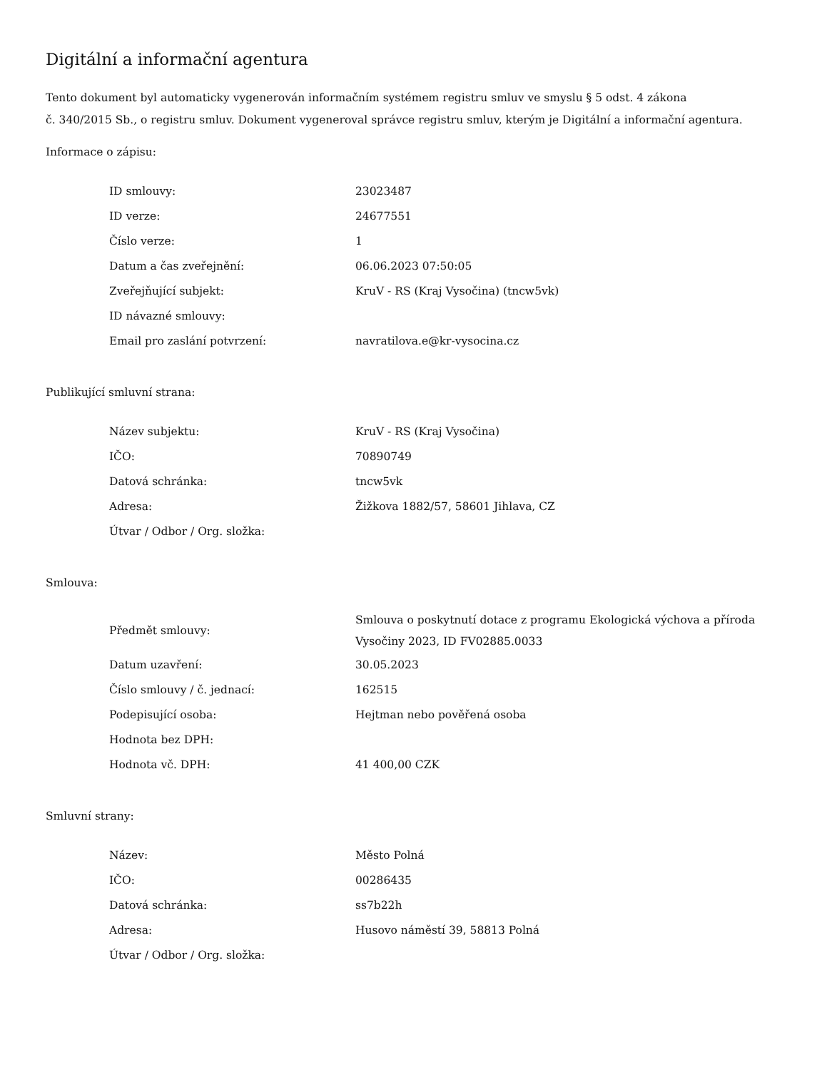Digitální a informační agentura
Tento dokument byl automaticky vygenerován informačním systémem registru smluv ve smyslu § 5 odst. 4 zákona
č. 340/2015 Sb., o registru smluv. Dokument vygeneroval správce registru smluv, kterým je Digitální a informační agentura.
Informace o zápisu:
| ID smlouvy: | 23023487 |
| ID verze: | 24677551 |
| Číslo verze: | 1 |
| Datum a čas zveřejnění: | 06.06.2023 07:50:05 |
| Zveřejňující subjekt: | KruV - RS (Kraj Vysočina) (tncw5vk) |
| ID návazné smlouvy: | |
| Email pro zaslání potvrzení: | navratilova.e@kr-vysocina.cz |
Publikující smluvní strana:
| Název subjektu: | KruV - RS (Kraj Vysočina) |
| IČO: | 70890749 |
| Datová schránka: | tncw5vk |
| Adresa: | Žižkova 1882/57, 58601 Jihlava, CZ |
| Útvar / Odbor / Org. složka: | |
Smlouva:
| Předmět smlouvy: | Smlouva o poskytnutí dotace z programu Ekologická výchova a příroda Vysočiny 2023, ID FV02885.0033 |
| Datum uzavření: | 30.05.2023 |
| Číslo smlouvy / č. jednací: | 162515 |
| Podepisující osoba: | Hejtman nebo pověřená osoba |
| Hodnota bez DPH: | |
| Hodnota vč. DPH: | 41 400,00 CZK |
Smluvní strany:
| Název: | Město Polná |
| IČO: | 00286435 |
| Datová schránka: | ss7b22h |
| Adresa: | Husovo náměstí 39, 58813 Polná |
| Útvar / Odbor / Org. složka: | |